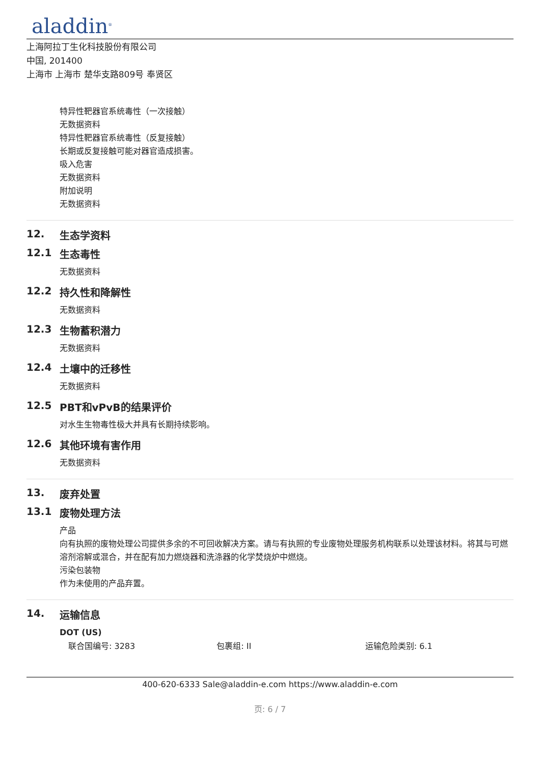aladdin<sup>®</sup>
上海阿拉丁生化科技股份有限公司
中国, 201400
上海市 上海市 楚华支路809号 奉贤区
特异性靶器官系统毒性（一次接触）
无数据资料
特异性靶器官系统毒性（反复接触）
长期或反复接触可能对器官造成损害。
吸入危害
无数据资料
附加说明
无数据资料
12. 生态学资料
12.1 生态毒性
无数据资料
12.2 持久性和降解性
无数据资料
12.3 生物蓄积潜力
无数据资料
12.4 土壤中的迁移性
无数据资料
12.5 PBT和vPvB的结果评价
对水生生物毒性极大并具有长期持续影响。
12.6 其他环境有害作用
无数据资料
13. 废弃处置
13.1 废物处理方法
产品
向有执照的废物处理公司提供多余的不可回收解决方案。请与有执照的专业废物处理服务机构联系以处理该材料。将其与可燃溶剂溶解或混合，并在配有加力燃烧器和洗涤器的化学焚烧炉中燃烧。
污染包装物
作为未使用的产品弃置。
14. 运输信息
DOT (US)
联合国编号: 3283 包裹组: II 运输危险类别: 6.1
400-620-6333 Sale@aladdin-e.com https://www.aladdin-e.com
页: 6 / 7